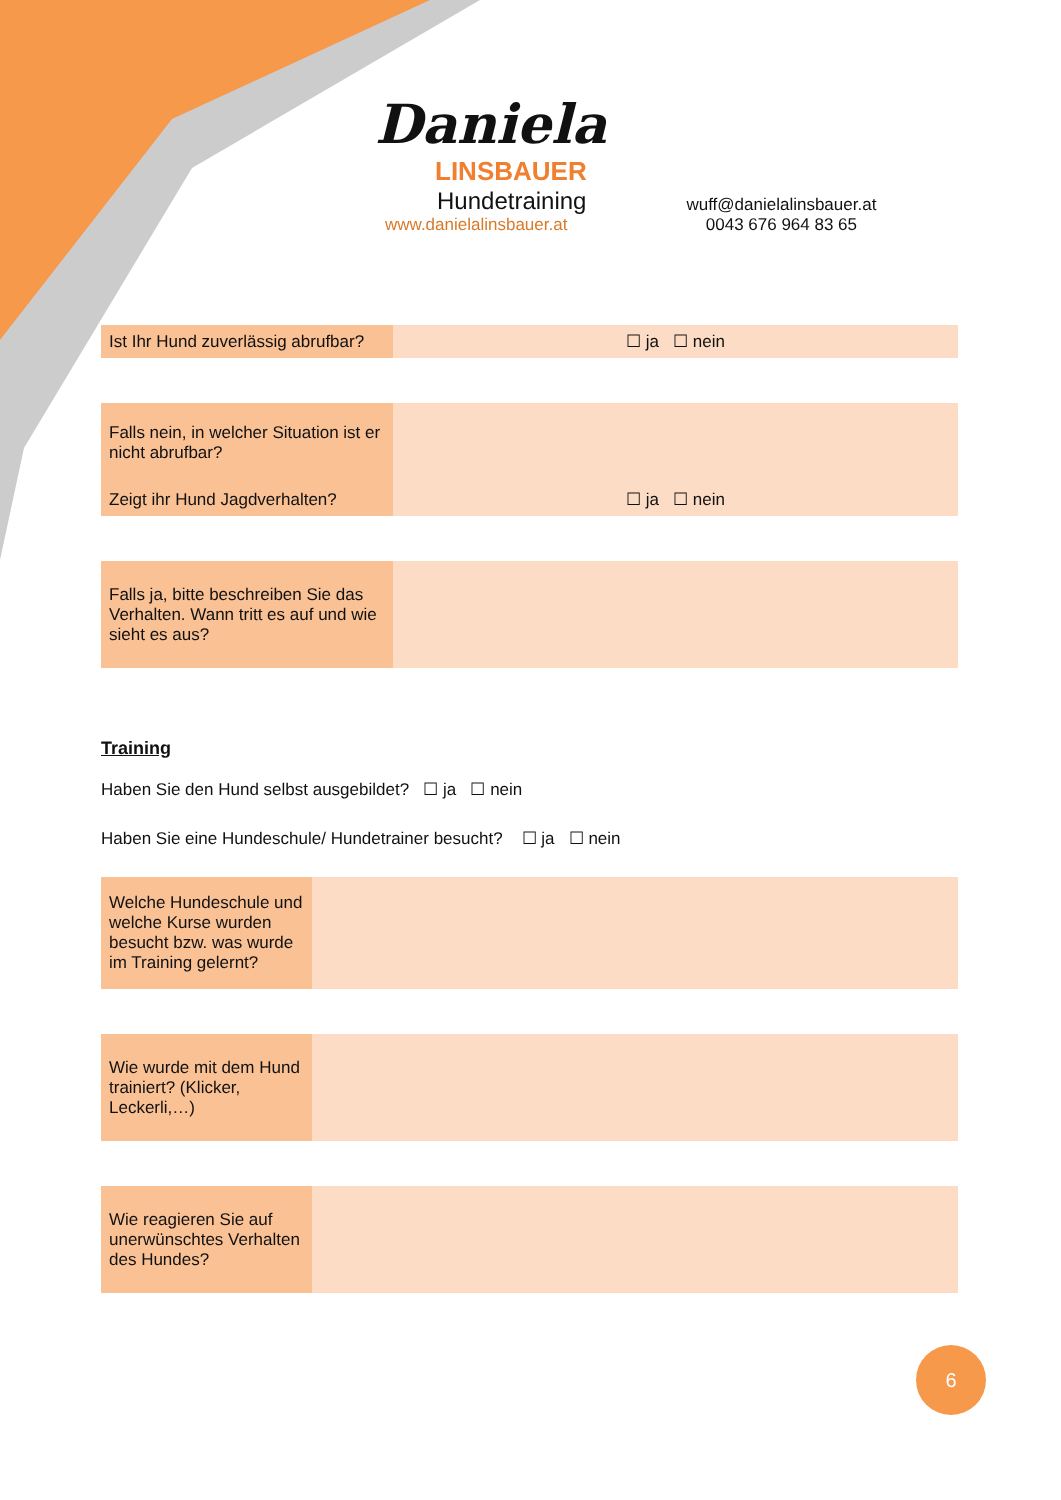Daniela
LINSBAUER
Hundetraining
www.danielalinsbauer.at
wuff@danielalinsbauer.at
0043 676 964 83 65
| Ist Ihr Hund zuverlässig abrufbar? | ☐ ja ☐ nein |
| Falls nein, in welcher Situation ist er nicht abrufbar? | |
| Zeigt ihr Hund Jagdverhalten? | ☐ ja ☐ nein |
| Falls ja, bitte beschreiben Sie das Verhalten. Wann tritt es auf und wie sieht es aus? | |
Training
Haben Sie den Hund selbst ausgebildet? ☐ ja ☐ nein
Haben Sie eine Hundeschule/ Hundetrainer besucht? ☐ ja ☐ nein
| Welche Hundeschule und welche Kurse wurden besucht bzw. was wurde im Training gelernt? | |
| Wie wurde mit dem Hund trainiert? (Klicker, Leckerli,…) | |
| Wie reagieren Sie auf unerwünschtes Verhalten des Hundes? | |
6